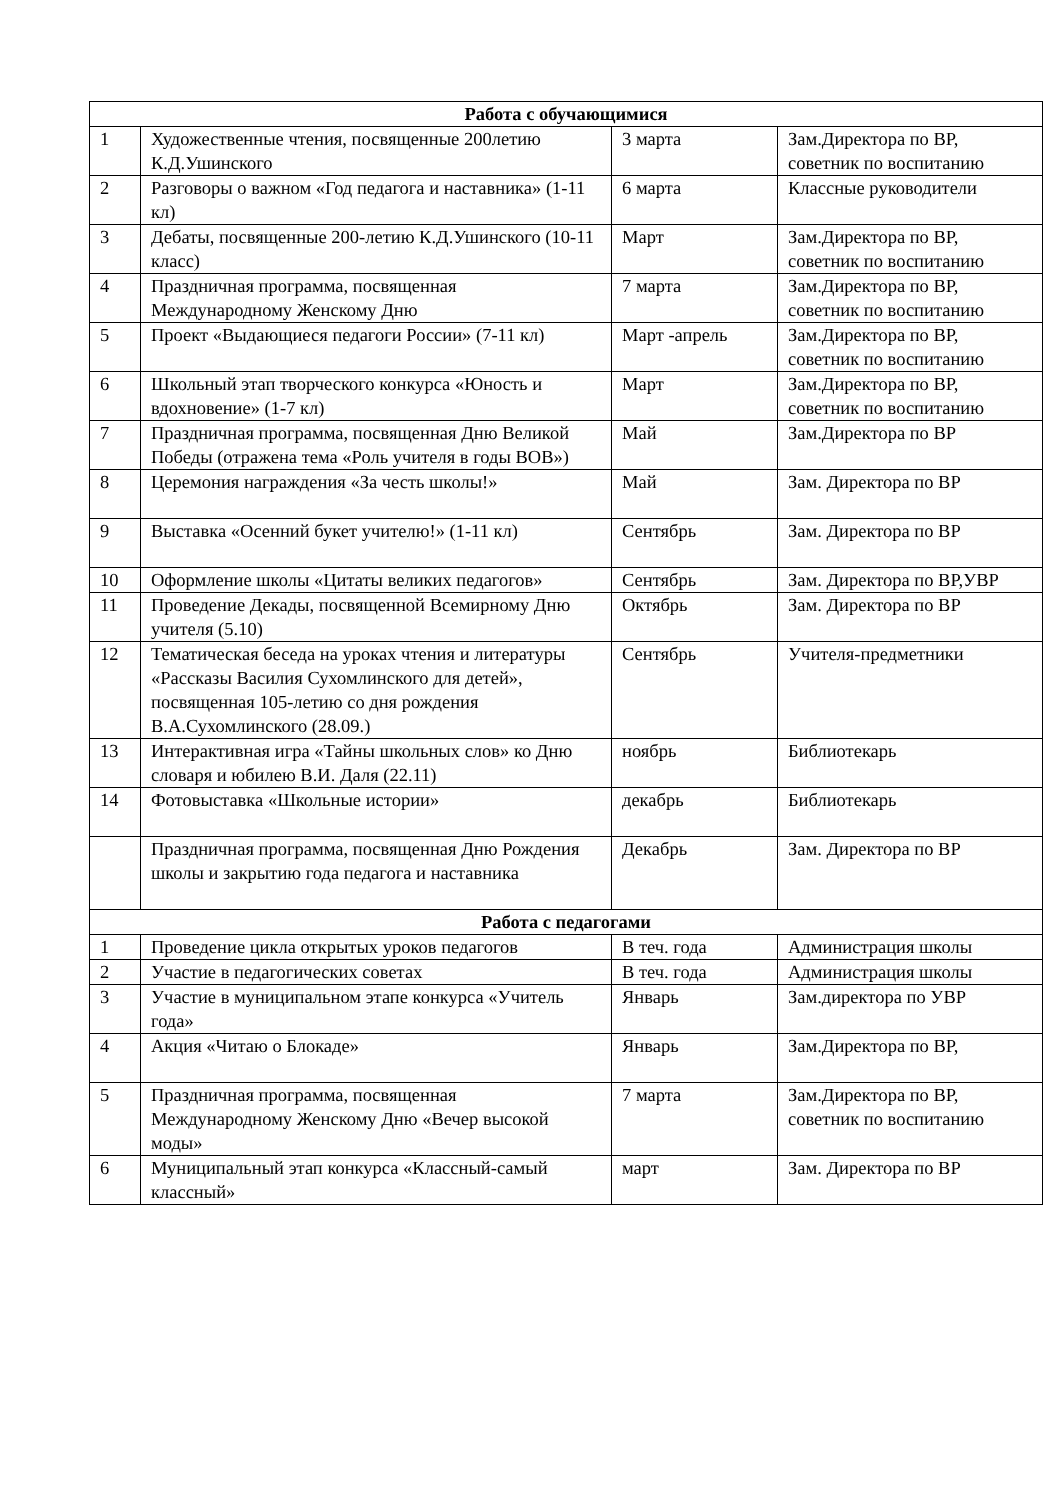| Работа с обучающимися | | | |
| --- | --- | --- | --- |
| 1 | Художественные чтения, посвященные 200летию К.Д.Ушинского | 3 марта | Зам.Директора по ВР, советник по воспитанию |
| 2 | Разговоры о важном «Год педагога и наставника» (1-11 кл) | 6 марта | Классные руководители |
| 3 | Дебаты, посвященные 200-летию К.Д.Ушинского (10-11 класс) | Март | Зам.Директора по ВР, советник по воспитанию |
| 4 | Праздничная программа, посвященная Международному Женскому Дню | 7 марта | Зам.Директора по ВР, советник по воспитанию |
| 5 | Проект «Выдающиеся педагоги России» (7-11 кл) | Март -апрель | Зам.Директора по ВР, советник по воспитанию |
| 6 | Школьный этап творческого конкурса «Юность и вдохновение» (1-7 кл) | Март | Зам.Директора по ВР, советник по воспитанию |
| 7 | Праздничная программа, посвященная Дню Великой Победы (отражена тема «Роль учителя в годы ВОВ») | Май | Зам.Директора по ВР |
| 8 | Церемония награждения «За честь школы!» | Май | Зам. Директора по ВР |
| 9 | Выставка «Осенний букет учителю!» (1-11 кл) | Сентябрь | Зам. Директора по ВР |
| 10 | Оформление школы «Цитаты великих педагогов» | Сентябрь | Зам. Директора по ВР,УВР |
| 11 | Проведение Декады, посвященной Всемирному Дню учителя (5.10) | Октябрь | Зам. Директора по ВР |
| 12 | Тематическая беседа на уроках чтения и литературы «Рассказы Василия Сухомлинского для детей», посвященная 105-летию со дня рождения В.А.Сухомлинского (28.09.) | Сентябрь | Учителя-предметники |
| 13 | Интерактивная игра «Тайны школьных слов» ко Дню словаря и юбилею В.И. Даля (22.11) | ноябрь | Библиотекарь |
| 14 | Фотовыставка «Школьные истории» | декабрь | Библиотекарь |
| | Праздничная программа, посвященная Дню Рождения школы и закрытию года педагога и наставника | Декабрь | Зам. Директора по ВР |
| Работа с педагогами | | | |
| 1 | Проведение цикла открытых уроков педагогов | В теч. года | Администрация школы |
| 2 | Участие в педагогических советах | В теч. года | Администрация школы |
| 3 | Участие в муниципальном этапе конкурса «Учитель года» | Январь | Зам.директора по УВР |
| 4 | Акция «Читаю о Блокаде» | Январь | Зам.Директора по ВР, |
| 5 | Праздничная программа, посвященная Международному Женскому Дню «Вечер высокой моды» | 7 марта | Зам.Директора по ВР, советник по воспитанию |
| 6 | Муниципальный этап конкурса «Классный-самый классный» | март | Зам. Директора по ВР |